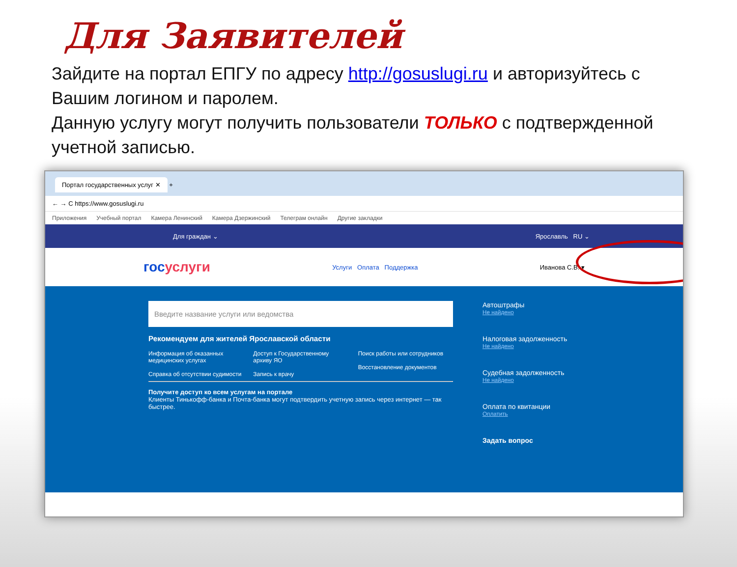Для Заявителей
Зайдите на портал ЕПГУ по адресу http://gosuslugi.ru и авторизуйтесь с Вашим логином и паролем.
Данную услугу могут получить пользователи ТОЛЬКО с подтвержденной учетной записью.
Портал государственных услуг ✕ +
← → C https://www.gosuslugi.ru
Приложения Учебный портал Камера Ленинский Камера Дзержинский Телеграм онлайн Другие закладки
Для граждан ⌄ Ярославль RU ⌄
госуслуги Услуги Оплата Поддержка Иванова С.В. ▾
Введите название услуги или ведомства
Рекомендуем для жителей Ярославской области
Информация об оказанных медицинских услугах
Справка об отсутствии судимости
Доступ к Государственному архиву ЯО
Запись к врачу
Поиск работы или сотрудников
Восстановление документов
Получите доступ ко всем услугам на портале
Клиенты Тинькофф-банка и Почта-банка могут подтвердить учетную запись через интернет — так быстрее.
Автоштрафы
Не найдено
Налоговая задолженность
Не найдено
Судебная задолженность
Не найдено
Оплата по квитанции
Оплатить
Задать вопрос